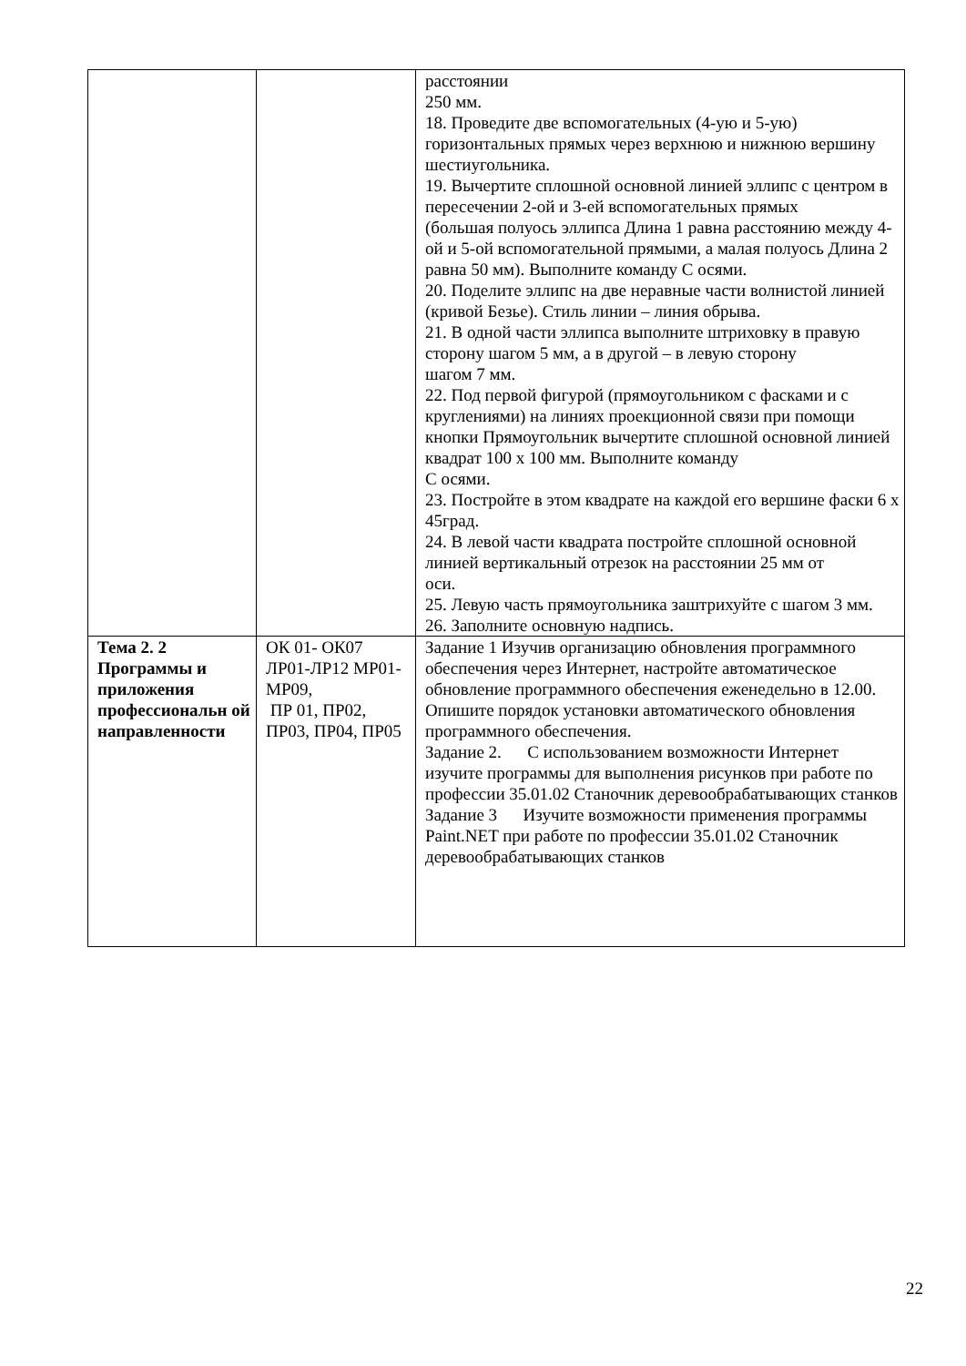| | | расстоянии 250 мм. 18. Проведите две вспомогательных (4-ую и 5-ую) горизонтальных прямых через верхнюю и нижнюю вершину шестиугольника. 19. Вычертите сплошной основной линией эллипс с центром в пересечении 2-ой и 3-ей вспомогательных прямых (большая полуось эллипса Длина 1 равна расстоянию между 4-ой и 5-ой вспомогательной прямыми, а малая полуось Длина 2 равна 50 мм). Выполните команду С осями. 20. Поделите эллипс на две неравные части волнистой линией (кривой Безье). Стиль линии – линия обрыва. 21. В одной части эллипса выполните штриховку в правую сторону шагом 5 мм, а в другой – в левую сторону шагом 7 мм. 22. Под первой фигурой (прямоугольником с фасками и с круглениями) на линиях проекционной связи при помощи кнопки Прямоугольник вычертите сплошной основной линией квадрат 100 х 100 мм. Выполните команду С осями. 23. Постройте в этом квадрате на каждой его вершине фаски 6 х 45град. 24. В левой части квадрата постройте сплошной основной линией вертикальный отрезок на расстоянии 25 мм от оси. 25. Левую часть прямоугольника заштрихуйте с шагом 3 мм. 26. Заполните основную надпись. |
| Тема 2. 2 Программы и приложения профессиональн ой направленности | ОК 01- ОК07 ЛР01-ЛР12 МР01-МР09, ПР 01, ПР02, ПР03, ПР04, ПР05 | Задание 1 Изучив организацию обновления программного обеспечения через Интернет, настройте автоматическое обновление программного обеспечения еженедельно в 12.00. Опишите порядок установки автоматического обновления программного обеспечения. Задание 2. С использованием возможности Интернет изучите программы для выполнения рисунков при работе по профессии 35.01.02 Станочник деревообрабатывающих станков Задание 3 Изучите возможности применения программы Paint.NET при работе по профессии 35.01.02 Станочник деревообрабатывающих станков |
22